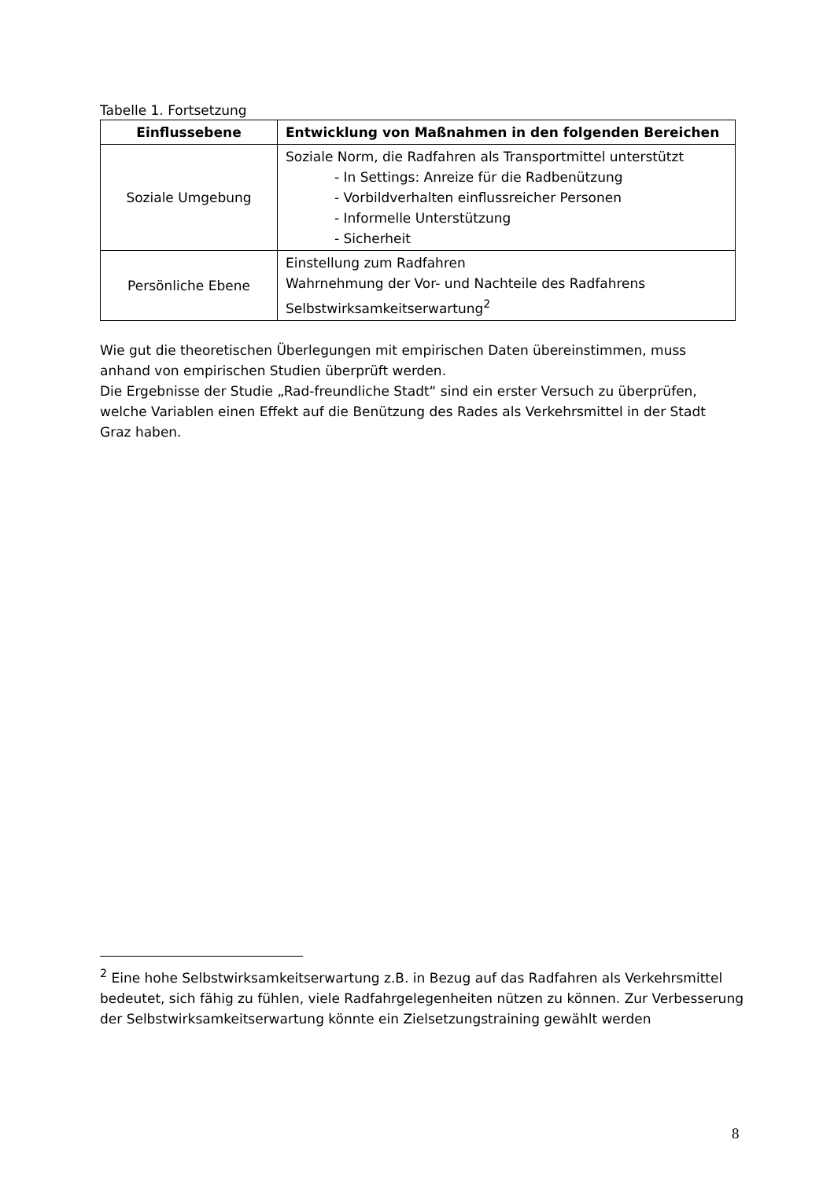Tabelle 1. Fortsetzung
| Einflussebene | Entwicklung von Maßnahmen in den folgenden Bereichen |
| --- | --- |
| Soziale Umgebung | Soziale Norm, die Radfahren als Transportmittel unterstützt - In Settings: Anreize für die Radbenützung - Vorbildverhalten einflussreicher Personen - Informelle Unterstützung - Sicherheit |
| Persönliche Ebene | Einstellung zum Radfahren Wahrnehmung der Vor- und Nachteile des Radfahrens Selbstwirksamkeitserwartung<sup>2</sup> |
Wie gut die theoretischen Überlegungen mit empirischen Daten übereinstimmen, muss anhand von empirischen Studien überprüft werden.
Die Ergebnisse der Studie „Rad-freundliche Stadt“ sind ein erster Versuch zu überprüfen, welche Variablen einen Effekt auf die Benützung des Rades als Verkehrsmittel in der Stadt Graz haben.
<sup>2</sup> Eine hohe Selbstwirksamkeitserwartung z.B. in Bezug auf das Radfahren als Verkehrsmittel bedeutet, sich fähig zu fühlen, viele Radfahrgelegenheiten nützen zu können. Zur Verbesserung der Selbstwirksamkeitserwartung könnte ein Zielsetzungstraining gewählt werden
8